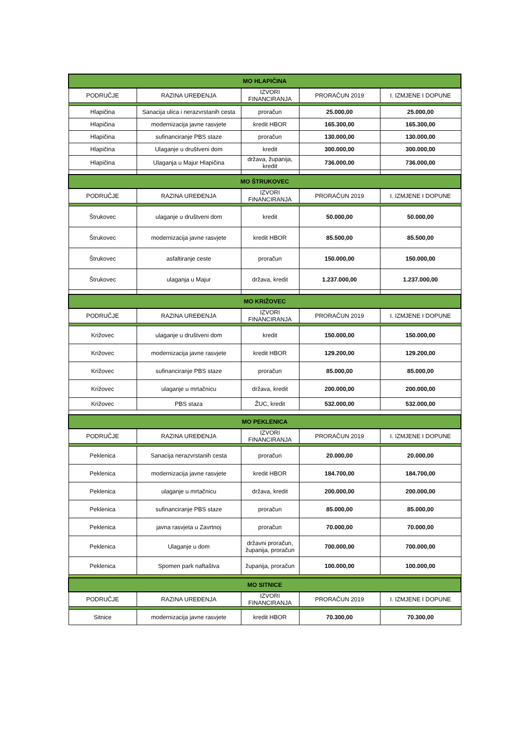| MO HLAPIČINA | | | | |
| --- | --- | --- | --- | --- |
| PODRUČJE | RAZINA UREĐENJA | IZVORI FINANCIRANJA | PRORAČUN 2019 | I. IZMJENE I DOPUNE |
| Hlapičina | Sanacija ulica i nerazvrstanih cesta | proračun | 25.000,00 | 25.000,00 |
| Hlapičina | modernizacija javne rasvjete | kredit HBOR | 165.300,00 | 165.300,00 |
| Hlapičina | sufinanciranje PBS staze | proračun | 130.000,00 | 130.000,00 |
| Hlapičina | Ulaganje u društveni dom | kredit | 300.000,00 | 300.000,00 |
| Hlapičina | Ulaganja u Majur Hlapičina | država, županija, kredit | 736.000,00 | 736.000,00 |
| MO ŠTRUKOVEC | | | | |
| PODRUČJE | RAZINA UREĐENJA | IZVORI FINANCIRANJA | PRORAČUN 2019 | I. IZMJENE I DOPUNE |
| Štrukovec | ulaganje u društveni dom | kredit | 50.000,00 | 50.000,00 |
| Štrukovec | modernizacija javne rasvjete | kredit HBOR | 85.500,00 | 85.500,00 |
| Štrukovec | asfaltiranje ceste | proračun | 150.000,00 | 150.000,00 |
| Štrukovec | ulaganja u Majur | država, kredit | 1.237.000,00 | 1.237.000,00 |
| MO KRIŽOVEC | | | | |
| PODRUČJE | RAZINA UREĐENJA | IZVORI FINANCIRANJA | PRORAČUN 2019 | I. IZMJENE I DOPUNE |
| Križovec | ulaganje u društveni dom | kredit | 150.000,00 | 150.000,00 |
| Križovec | modernizacija javne rasvjete | kredit HBOR | 129.200,00 | 129.200,00 |
| Križovec | sufinanciranje PBS staze | proračun | 85.000,00 | 85.000,00 |
| Križovec | ulaganje u mrtačnicu | država, kredit | 200.000,00 | 200.000,00 |
| Križovec | PBS staza | ŽUC, kredit | 532.000,00 | 532.000,00 |
| MO PEKLENICA | | | | |
| PODRUČJE | RAZINA UREĐENJA | IZVORI FINANCIRANJA | PRORAČUN 2019 | I. IZMJENE I DOPUNE |
| Peklenica | Sanacija nerazvrstanih cesta | proračun | 20.000,00 | 20.000,00 |
| Peklenica | modernizacija javne rasvjete | kredit HBOR | 184.700,00 | 184.700,00 |
| Peklenica | ulaganje u mrtačnicu | država, kredit | 200.000,00 | 200.000,00 |
| Peklenica | sufinanciranje PBS staze | proračun | 85.000,00 | 85.000,00 |
| Peklenica | javna rasvjeta u Zavrtnoj | proračun | 70.000,00 | 70.000,00 |
| Peklenica | Ulaganje u dom | državni proračun, županija, proračun | 700.000,00 | 700.000,00 |
| Peklenica | Spomen park naftaštva | županija, proračun | 100.000,00 | 100.000,00 |
| MO SITNICE | | | | |
| PODRUČJE | RAZINA UREĐENJA | IZVORI FINANCIRANJA | PRORAČUN 2019 | I. IZMJENE I DOPUNE |
| Sitnice | modernizacija javne rasvjete | kredit HBOR | 70.300,00 | 70.300,00 |